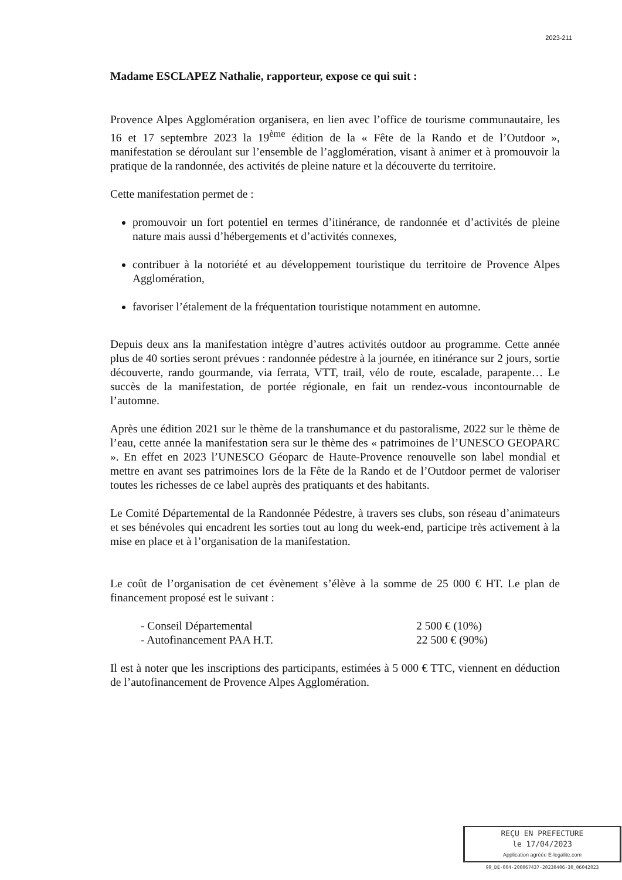2023-211
Madame ESCLAPEZ Nathalie, rapporteur, expose ce qui suit :
Provence Alpes Agglomération organisera, en lien avec l’office de tourisme communautaire, les 16 et 17 septembre 2023 la 19<sup>ème</sup> édition de la « Fête de la Rando et de l’Outdoor », manifestation se déroulant sur l’ensemble de l’agglomération, visant à animer et à promouvoir la pratique de la randonnée, des activités de pleine nature et la découverte du territoire.
Cette manifestation permet de :
promouvoir un fort potentiel en termes d’itinérance, de randonnée et d’activités de pleine nature mais aussi d’hébergements et d’activités connexes,
contribuer à la notoriété et au développement touristique du territoire de Provence Alpes Agglomération,
favoriser l’étalement de la fréquentation touristique notamment en automne.
Depuis deux ans la manifestation intègre d’autres activités outdoor au programme. Cette année plus de 40 sorties seront prévues : randonnée pédestre à la journée, en itinérance sur 2 jours, sortie découverte, rando gourmande, via ferrata, VTT, trail, vélo de route, escalade, parapente… Le succès de la manifestation, de portée régionale, en fait un rendez-vous incontournable de l’automne.
Après une édition 2021 sur le thème de la transhumance et du pastoralisme, 2022 sur le thème de l’eau, cette année la manifestation sera sur le thème des « patrimoines de l’UNESCO GEOPARC ». En effet en 2023 l’UNESCO Géoparc de Haute-Provence renouvelle son label mondial et mettre en avant ses patrimoines lors de la Fête de la Rando et de l’Outdoor permet de valoriser toutes les richesses de ce label auprès des pratiquants et des habitants.
Le Comité Départemental de la Randonnée Pédestre, à travers ses clubs, son réseau d’animateurs et ses bénévoles qui encadrent les sorties tout au long du week-end, participe très activement à la mise en place et à l’organisation de la manifestation.
Le coût de l’organisation de cet évènement s’élève à la somme de 25 000 € HT. Le plan de financement proposé est le suivant :
- Conseil Départemental 2 500 € (10%) - Autofinancement PAA H.T. 22 500 € (90%)
Il est à noter que les inscriptions des participants, estimées à 5 000 € TTC, viennent en déduction de l’autofinancement de Provence Alpes Agglomération.
REÇU EN PREFECTURE
le 17/04/2023
Application agréée E-legalite.com
99_DE-004-200067437-20230406-30_06042023